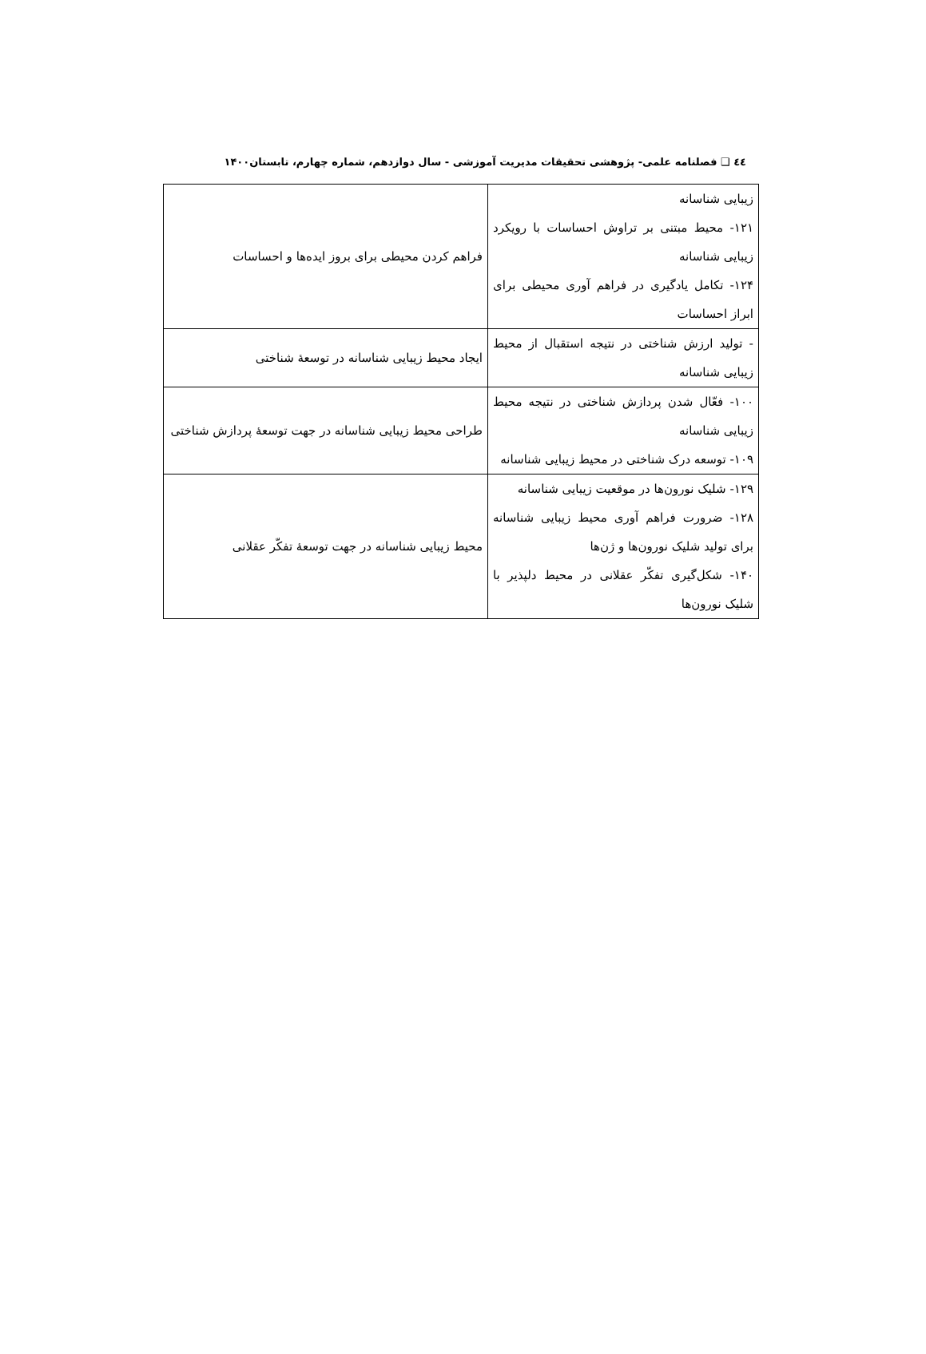٤٤ ❑ فصلنامه علمی- پژوهشی تحقیقات مدیریت آموزشی - سال دوازدهم، شماره چهارم، تابستان۱۴۰۰
| زیبایی شناسانه ۱۲۱- محیط مبتنی بر تراوش احساسات با رویکرد زیبایی شناسانه ۱۲۴- تکامل یادگیری در فراهم آوری محیطی برای ابراز احساسات | فراهم کردن محیطی برای بروز ایده‌ها و احساسات |
| - تولید ارزش شناختی در نتیجه استقبال از محیط زیبایی شناسانه | ایجاد محیط زیبایی شناسانه در توسعهٔ شناختی |
| ۱۰۰- فعّال شدن پردازش شناختی در نتیجه محیط زیبایی شناسانه ۱۰۹- توسعه درک شناختی در محیط زیبایی شناسانه | طراحی محیط زیبایی شناسانه در جهت توسعهٔ پردازش شناختی |
| ۱۲۹- شلیک نورون‌ها در موقعیت زیبایی شناسانه ۱۲۸- ضرورت فراهم آوری محیط زیبایی شناسانه برای تولید شلیک نورون‌ها و ژن‌ها ۱۴۰- شکل‌گیری تفکّر عقلانی در محیط دلپذیر با شلیک نورون‌ها | محیط زیبایی شناسانه در جهت توسعهٔ تفکّر عقلانی |